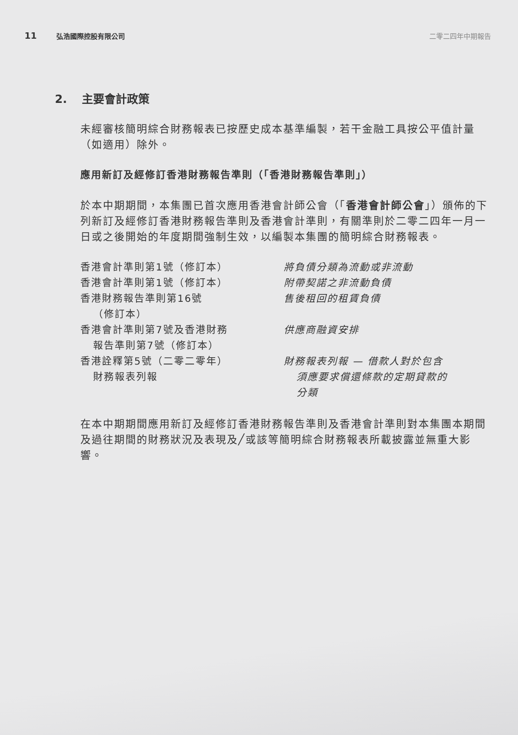11 弘浩國際控股有限公司 二零二四年中期報告
2. 主要會計政策
未經審核簡明綜合財務報表已按歷史成本基準編製，若干金融工具按公平值計量（如適用）除外。
應用新訂及經修訂香港財務報告準則（「香港財務報告準則」）
於本中期期間，本集團已首次應用香港會計師公會（「香港會計師公會」）頒佈的下列新訂及經修訂香港財務報告準則及香港會計準則，有關準則於二零二四年一月一日或之後開始的年度期間強制生效，以編製本集團的簡明綜合財務報表。
| 香港會計準則第1號（修訂本） | 將負債分類為流動或非流動 |
| 香港會計準則第1號（修訂本） | 附帶契諾之非流動負債 |
| 香港財務報告準則第16號 （修訂本） | 售後租回的租賃負債 |
| 香港會計準則第7號及香港財務 報告準則第7號（修訂本） | 供應商融資安排 |
| 香港詮釋第5號（二零二零年） 財務報表列報 | 財務報表列報 — 借款人對於包含 須應要求償還條款的定期貸款的 分類 |
在本中期期間應用新訂及經修訂香港財務報告準則及香港會計準則對本集團本期間及過往期間的財務狀況及表現及╱或該等簡明綜合財務報表所載披露並無重大影響。